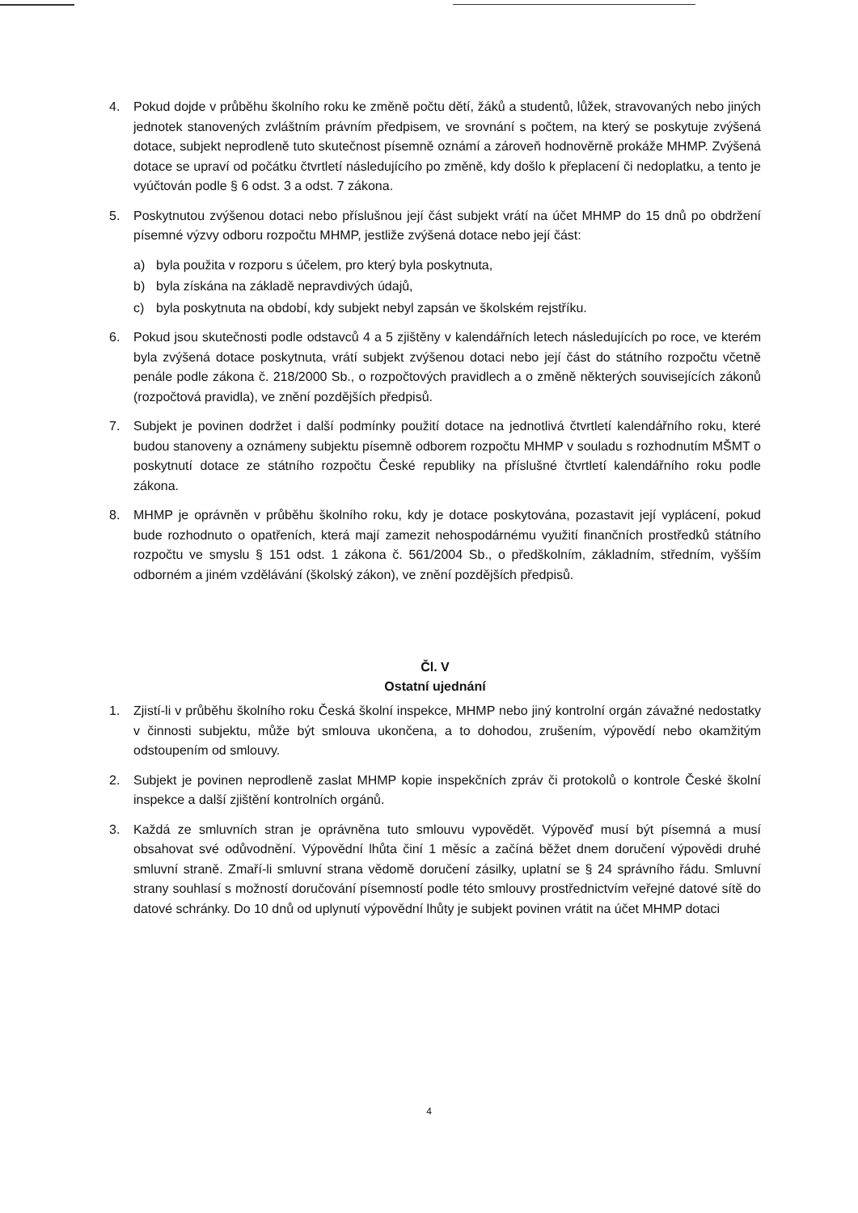4. Pokud dojde v průběhu školního roku ke změně počtu dětí, žáků a studentů, lůžek, stravovaných nebo jiných jednotek stanovených zvláštním právním předpisem, ve srovnání s počtem, na který se poskytuje zvýšená dotace, subjekt neprodleně tuto skutečnost písemně oznámí a zároveň hodnověrně prokáže MHMP. Zvýšená dotace se upraví od počátku čtvrtletí následujícího po změně, kdy došlo k přeplacení či nedoplatku, a tento je vyúčtován podle § 6 odst. 3 a odst. 7 zákona.
5. Poskytnutou zvýšenou dotaci nebo příslušnou její část subjekt vrátí na účet MHMP do 15 dnů po obdržení písemné výzvy odboru rozpočtu MHMP, jestliže zvýšená dotace nebo její část:
a) byla použita v rozporu s účelem, pro který byla poskytnuta,
b) byla získána na základě nepravdivých údajů,
c) byla poskytnuta na období, kdy subjekt nebyl zapsán ve školském rejstříku.
6. Pokud jsou skutečnosti podle odstavců 4 a 5 zjištěny v kalendářních letech následujících po roce, ve kterém byla zvýšená dotace poskytnuta, vrátí subjekt zvýšenou dotaci nebo její část do státního rozpočtu včetně penále podle zákona č. 218/2000 Sb., o rozpočtových pravidlech a o změně některých souvisejících zákonů (rozpočtová pravidla), ve znění pozdějších předpisů.
7. Subjekt je povinen dodržet i další podmínky použití dotace na jednotlivá čtvrtletí kalendářního roku, které budou stanoveny a oznámeny subjektu písemně odborem rozpočtu MHMP v souladu s rozhodnutím MŠMT o poskytnutí dotace ze státního rozpočtu České republiky na příslušné čtvrtletí kalendářního roku podle zákona.
8. MHMP je oprávněn v průběhu školního roku, kdy je dotace poskytována, pozastavit její vyplácení, pokud bude rozhodnuto o opatřeních, která mají zamezit nehospodárnému využití finančních prostředků státního rozpočtu ve smyslu § 151 odst. 1 zákona č. 561/2004 Sb., o předškolním, základním, středním, vyšším odborném a jiném vzdělávání (školský zákon), ve znění pozdějších předpisů.
Čl. V
Ostatní ujednání
1. Zjistí-li v průběhu školního roku Česká školní inspekce, MHMP nebo jiný kontrolní orgán závažné nedostatky v činnosti subjektu, může být smlouva ukončena, a to dohodou, zrušením, výpovědí nebo okamžitým odstoupením od smlouvy.
2. Subjekt je povinen neprodleně zaslat MHMP kopie inspekčních zpráv či protokolů o kontrole České školní inspekce a další zjištění kontrolních orgánů.
3. Každá ze smluvních stran je oprávněna tuto smlouvu vypovědět. Výpověď musí být písemná a musí obsahovat své odůvodnění. Výpovědní lhůta činí 1 měsíc a začíná běžet dnem doručení výpovědi druhé smluvní straně. Zmaří-li smluvní strana vědomě doručení zásilky, uplatní se § 24 správního řádu. Smluvní strany souhlasí s možností doručování písemností podle této smlouvy prostřednictvím veřejné datové sítě do datové schránky. Do 10 dnů od uplynutí výpovědní lhůty je subjekt povinen vrátit na účet MHMP dotaci
4